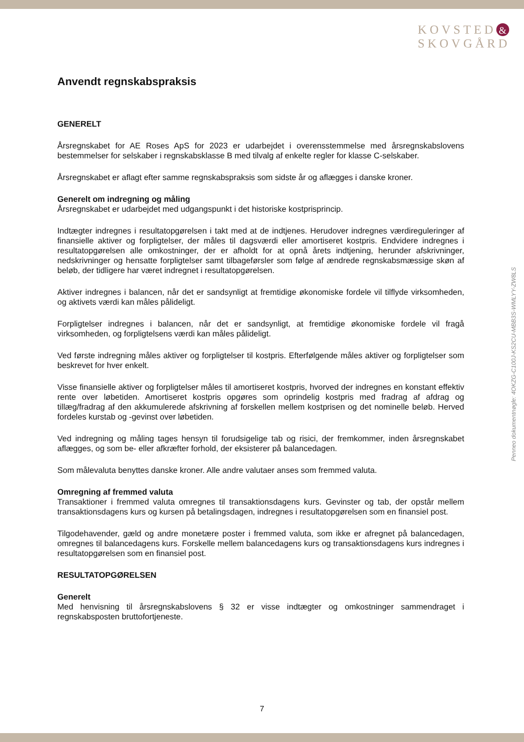KOVSTED &
SKOVGÅRD
Penneo dokumentnøgle: 4OKZG-C100J-KS2CU-MBB3S-WMLYY-ZW8LS
Anvendt regnskabspraksis
GENERELT
Årsregnskabet for AE Roses ApS for 2023 er udarbejdet i overensstemmelse med årsregnskabslovens bestemmelser for selskaber i regnskabsklasse B med tilvalg af enkelte regler for klasse C-selskaber.
Årsregnskabet er aflagt efter samme regnskabspraksis som sidste år og aflægges i danske kroner.
Generelt om indregning og måling
Årsregnskabet er udarbejdet med udgangspunkt i det historiske kostprisprincip.
Indtægter indregnes i resultatopgørelsen i takt med at de indtjenes. Herudover indregnes værdireguleringer af finansielle aktiver og forpligtelser, der måles til dagsværdi eller amortiseret kostpris. Endvidere indregnes i resultatopgørelsen alle omkostninger, der er afholdt for at opnå årets indtjening, herunder afskrivninger, nedskrivninger og hensatte forpligtelser samt tilbageførsler som følge af ændrede regnskabsmæssige skøn af beløb, der tidligere har været indregnet i resultatopgørelsen.
Aktiver indregnes i balancen, når det er sandsynligt at fremtidige økonomiske fordele vil tilflyde virksomheden, og aktivets værdi kan måles pålideligt.
Forpligtelser indregnes i balancen, når det er sandsynligt, at fremtidige økonomiske fordele vil fragå virksomheden, og forpligtelsens værdi kan måles pålideligt.
Ved første indregning måles aktiver og forpligtelser til kostpris. Efterfølgende måles aktiver og forpligtelser som beskrevet for hver enkelt.
Visse finansielle aktiver og forpligtelser måles til amortiseret kostpris, hvorved der indregnes en konstant effektiv rente over løbetiden. Amortiseret kostpris opgøres som oprindelig kostpris med fradrag af afdrag og tillæg/fradrag af den akkumulerede afskrivning af forskellen mellem kostprisen og det nominelle beløb. Herved fordeles kurstab og -gevinst over løbetiden.
Ved indregning og måling tages hensyn til forudsigelige tab og risici, der fremkommer, inden årsregnskabet aflægges, og som be- eller afkræfter forhold, der eksisterer på balancedagen.
Som målevaluta benyttes danske kroner. Alle andre valutaer anses som fremmed valuta.
Omregning af fremmed valuta
Transaktioner i fremmed valuta omregnes til transaktionsdagens kurs. Gevinster og tab, der opstår mellem transaktionsdagens kurs og kursen på betalingsdagen, indregnes i resultatopgørelsen som en finansiel post.
Tilgodehavender, gæld og andre monetære poster i fremmed valuta, som ikke er afregnet på balancedagen, omregnes til balancedagens kurs. Forskelle mellem balancedagens kurs og transaktionsdagens kurs indregnes i resultatopgørelsen som en finansiel post.
RESULTATOPGØRELSEN
Generelt
Med henvisning til årsregnskabslovens § 32 er visse indtægter og omkostninger sammendraget i regnskabsposten bruttofortjeneste.
7